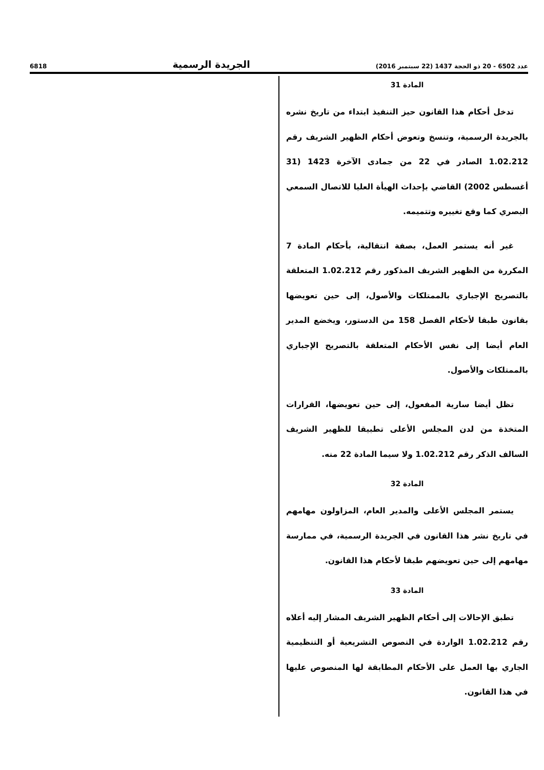6818 الجريدة الرسمية عدد 6502 - 20 ذو الحجة 1437 (22 سبتمبر 2016)
المادة 31
تدخل أحكام هذا القانون حيز التنفيذ ابتداء من تاريخ نشره بالجريدة الرسمية، وتنسخ وتعوض أحكام الظهير الشريف رقم 1.02.212 الصادر في 22 من جمادى الآخرة 1423 (31 أغسطس 2002) القاضي بإحداث الهيأة العليا للاتصال السمعي البصري كما وقع تغييره وتتميمه.
غير أنه يستمر العمل، بصفة انتقالية، بأحكام المادة 7 المكررة من الظهير الشريف المذكور رقم 1.02.212 المتعلقة بالتصريح الإجباري بالممتلكات والأصول، إلى حين تعويضها بقانون طبقا لأحكام الفصل 158 من الدستور، ويخضع المدير العام أيضا إلى نفس الأحكام المتعلقة بالتصريح الإجباري بالممتلكات والأصول.
تظل أيضا سارية المفعول، إلى حين تعويضها، القرارات المتخذة من لدن المجلس الأعلى تطبيقا للظهير الشريف السالف الذكر رقم 1.02.212 ولا سيما المادة 22 منه.
المادة 32
يستمر المجلس الأعلى والمدير العام، المزاولون مهامهم في تاريخ نشر هذا القانون في الجريدة الرسمية، في ممارسة مهامهم إلى حين تعويضهم طبقا لأحكام هذا القانون.
المادة 33
تطبق الإحالات إلى أحكام الظهير الشريف المشار إليه أعلاه رقم 1.02.212 الواردة في النصوص التشريعية أو التنظيمية الجاري بها العمل على الأحكام المطابقة لها المنصوص عليها في هذا القانون.